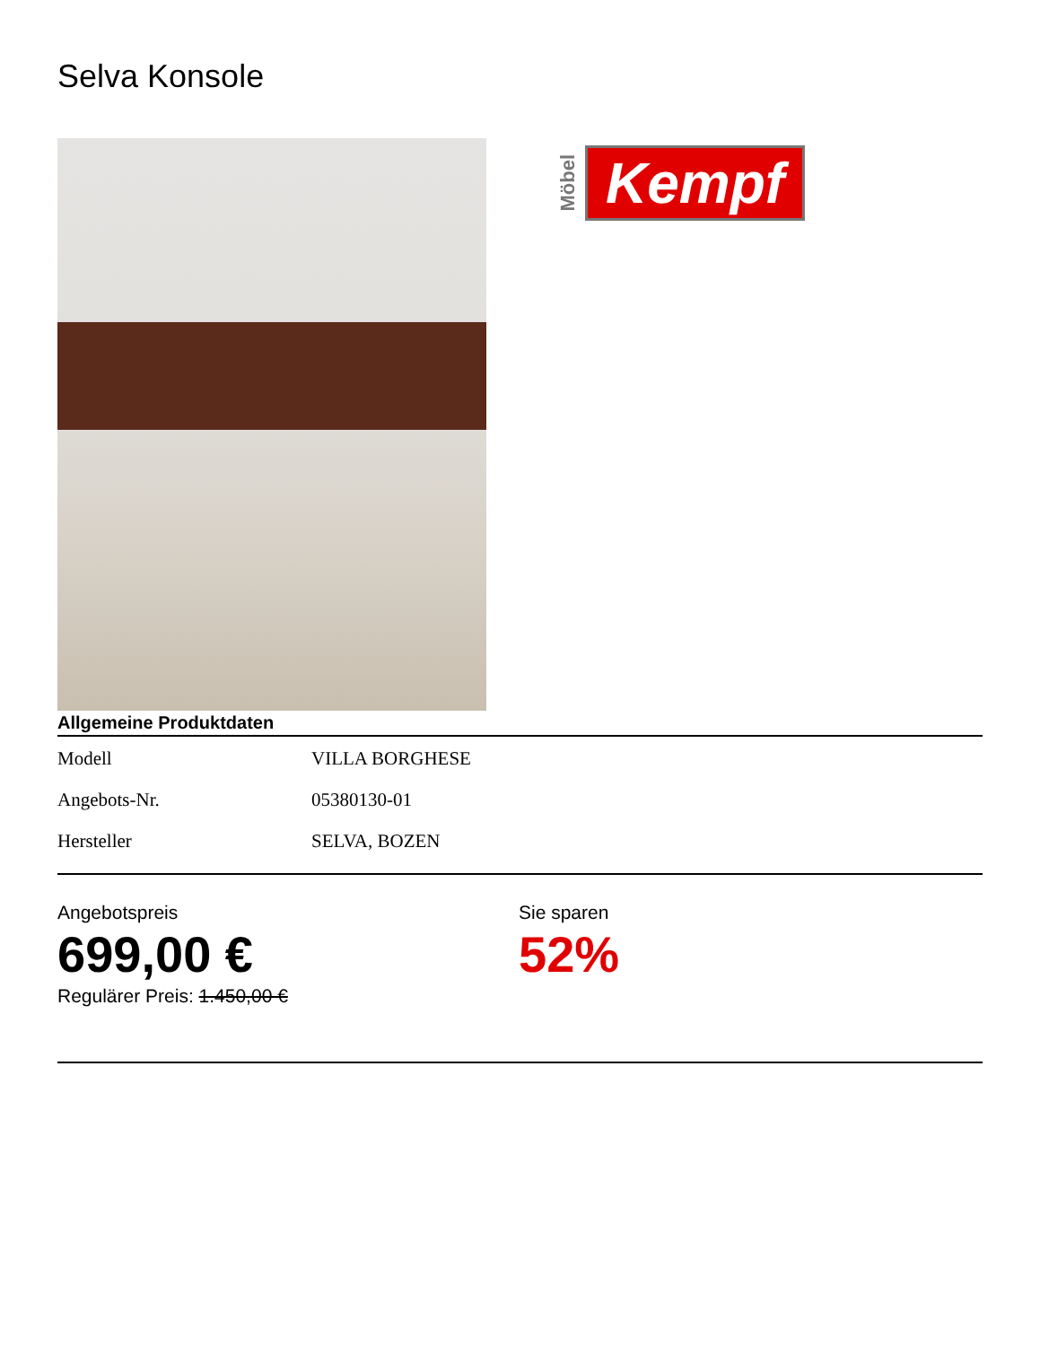Selva Konsole
Möbel Kempf
Allgemeine Produktdaten
| Modell | VILLA BORGHESE |
| Angebots-Nr. | 05380130-01 |
| Hersteller | SELVA, BOZEN |
Angebotspreis
699,00 €
Regulärer Preis: 1.450,00 €
Sie sparen
52%